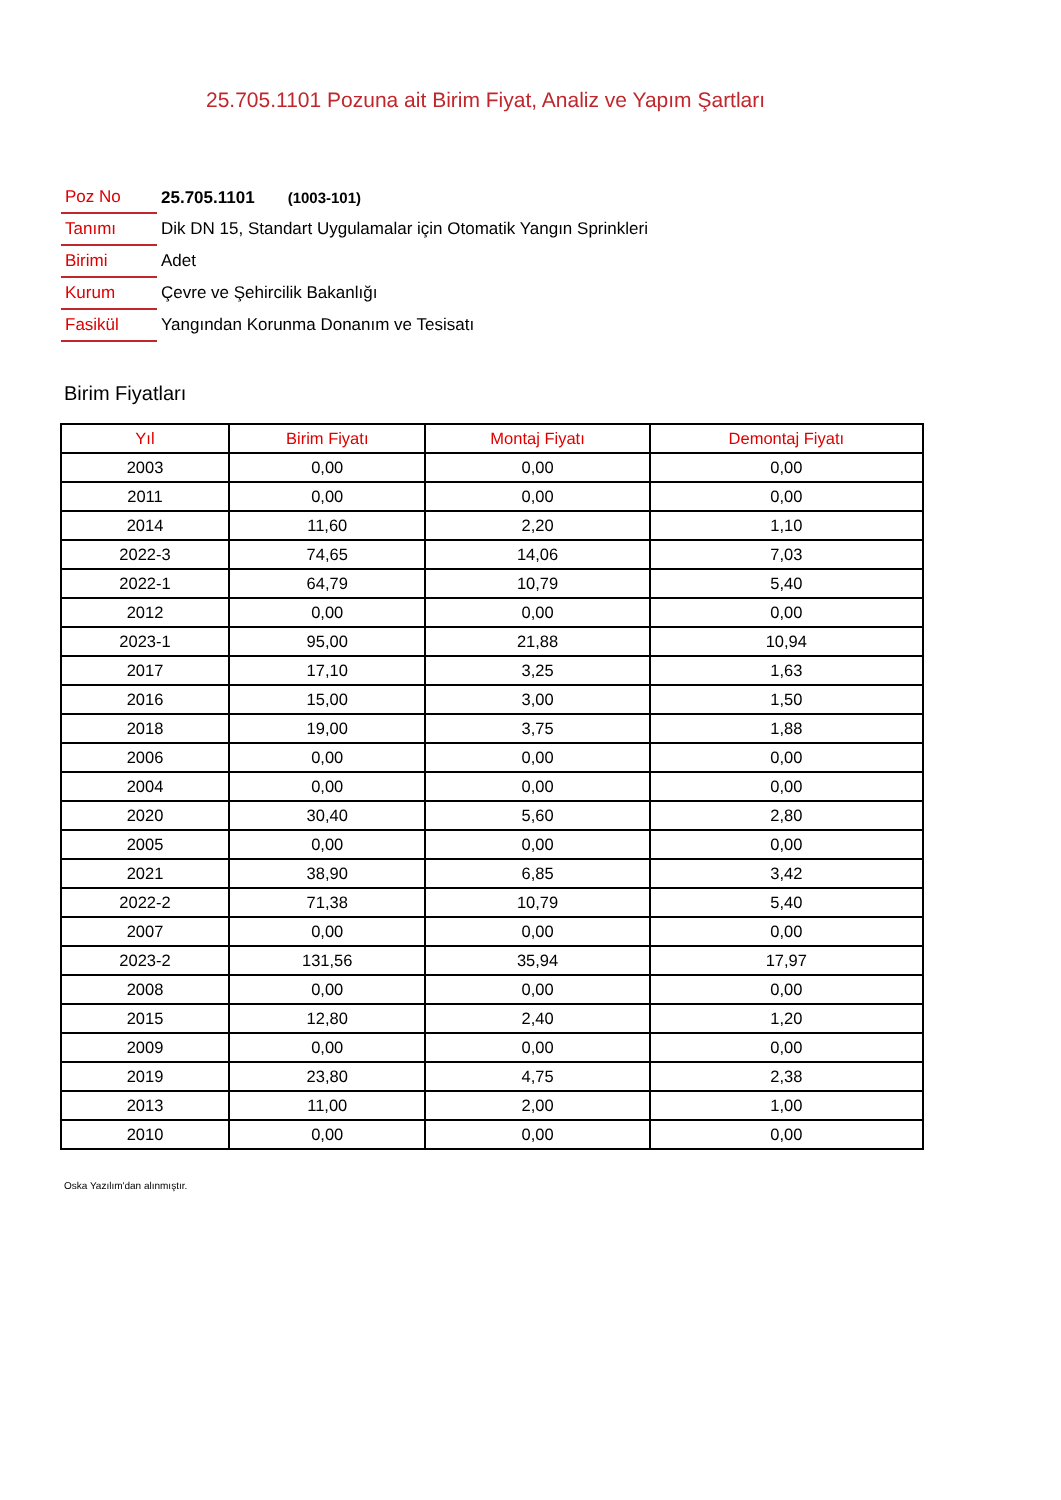25.705.1101 Pozuna ait Birim Fiyat, Analiz ve Yapım Şartları
| Poz No | 25.705.1101 (1003-101) |
| Tanımı | Dik DN 15, Standart Uygulamalar için Otomatik Yangın Sprinkleri |
| Birimi | Adet |
| Kurum | Çevre ve Şehircilik Bakanlığı |
| Fasikül | Yangından Korunma Donanım ve Tesisatı |
Birim Fiyatları
| Yıl | Birim Fiyatı | Montaj Fiyatı | Demontaj Fiyatı |
| --- | --- | --- | --- |
| 2003 | 0,00 | 0,00 | 0,00 |
| 2011 | 0,00 | 0,00 | 0,00 |
| 2014 | 11,60 | 2,20 | 1,10 |
| 2022-3 | 74,65 | 14,06 | 7,03 |
| 2022-1 | 64,79 | 10,79 | 5,40 |
| 2012 | 0,00 | 0,00 | 0,00 |
| 2023-1 | 95,00 | 21,88 | 10,94 |
| 2017 | 17,10 | 3,25 | 1,63 |
| 2016 | 15,00 | 3,00 | 1,50 |
| 2018 | 19,00 | 3,75 | 1,88 |
| 2006 | 0,00 | 0,00 | 0,00 |
| 2004 | 0,00 | 0,00 | 0,00 |
| 2020 | 30,40 | 5,60 | 2,80 |
| 2005 | 0,00 | 0,00 | 0,00 |
| 2021 | 38,90 | 6,85 | 3,42 |
| 2022-2 | 71,38 | 10,79 | 5,40 |
| 2007 | 0,00 | 0,00 | 0,00 |
| 2023-2 | 131,56 | 35,94 | 17,97 |
| 2008 | 0,00 | 0,00 | 0,00 |
| 2015 | 12,80 | 2,40 | 1,20 |
| 2009 | 0,00 | 0,00 | 0,00 |
| 2019 | 23,80 | 4,75 | 2,38 |
| 2013 | 11,00 | 2,00 | 1,00 |
| 2010 | 0,00 | 0,00 | 0,00 |
Oska Yazılım'dan alınmıştır.